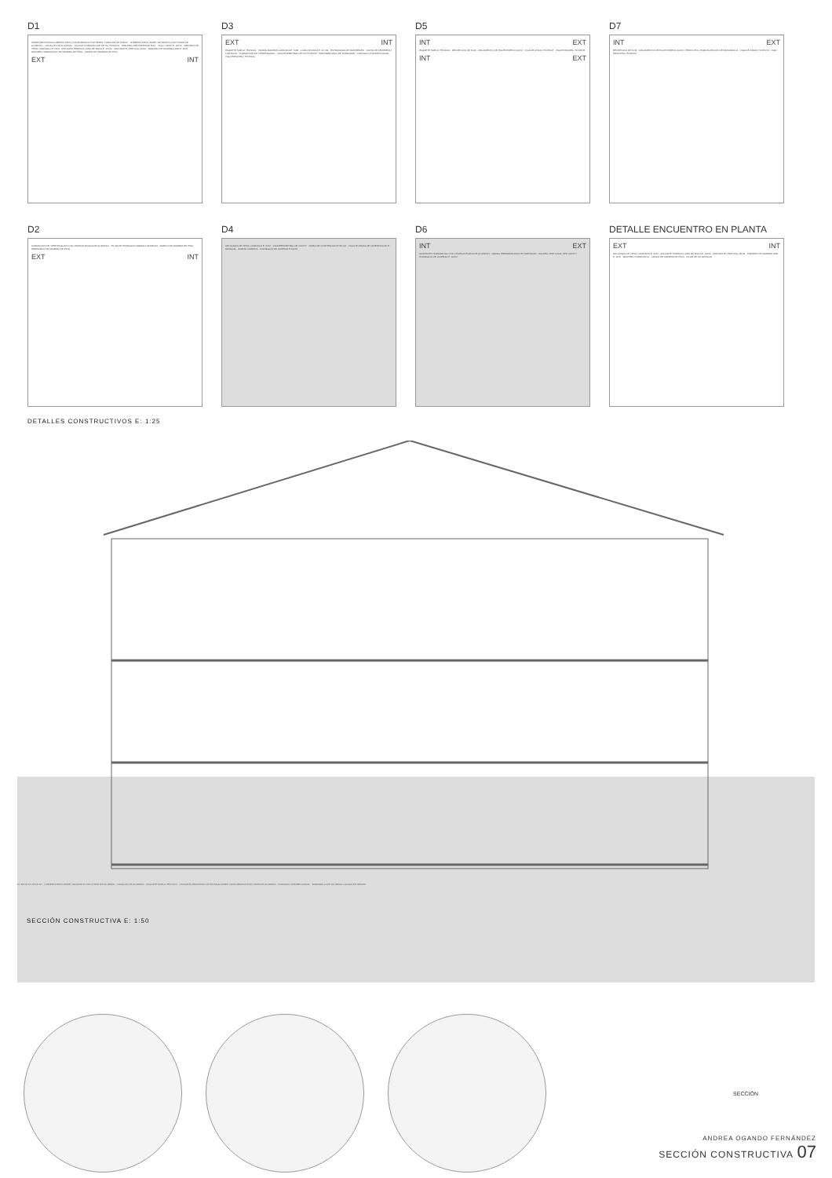D1
SUBESTRUCTURA CUBIERTA DECK CONFORMADA POR PERFIL TUBULAR DE 6X6CM · CUBIERTA DECK PANEL SANDWICH CON CHAPA DE ALUMINIO · CANALÓN DE ALUMINIO · VIGA DE CORONACIÓN DE HA 75X25CM · TABLERO OSB ESPESOR 3CM · VIGA I-JOIST E: 12CM · TABLERO DE YESO LAMINADO E: 2CM · AISLANTE TÉRMICO LANA DE ROCA E: 15CM · MONTANTE VERTICAL 15CM · TABLERO DE MADERA OSB E: 2CM · RASTREL HORIZONTAL DE MADERA DE PINO · LAMAS DE MADERA DE PINO
EXT INT
D3
EXT INT
PAQUETE SUELO TÉCNICO · TARIMA MADERA LAMINADA E: 3CM · LANA DE ROCA E: 12 CM · ENTRAMADO DE RASTRELES · JUNTA DE NEOPRENO 1CM BAJO · FORMACIÓN DE VIERTEAGUAS · VIGA PERIMETRAL DE HA 75X25CM · PREFABRICADO DE HORMIGÓN · FORJADO UNIDIRECCIONAL · VIGA PRINCIPAL 75X25CM
D5
INT EXT
PAQUETE SUELO TÉCNICO · RECRECIDO DE 5CM · AISLAMIENTO DE POLIESTIRENO 10CM · VIGA DE ATADO 75X25CM · VIGA PRINCIPAL 75X25CM
INT EXT
D7
INT EXT
RECRECIDO DE 5CM · AISLAMIENTO DE POLIESTIRENO 10CM · PERFIL EN L PARA SUJECIÓN DE BARANDILLA · VIGA DE ATADO 70X25CM · VIGA PRINCIPAL 75X25CM
D2
FORMACIÓN DE VIERTEAGUAS CON CHAPA PLEGADA DE ALUMINIO · PILAR DE HORMIGÓN ARMADO 30X30CM · MARCO DE MADERA DE PINO · PREMARCO DE MADERA DE PINO
EXT INT
D4
APLACADO DE YESO LAMINADO E: 2CM · VIGA PERIMETRAL DE CAVITY · MURO DE CONTENCIÓN E:35 CM · VIGA DE ATADO DE CIMENTACIÓN E: 30X30CM · ZAPATA CORRIDA · HORMIGÓN DE LIMPIEZA E:10CM
D6
INT EXT
MONTANTE HORIZONTAL CON CHAPA PLEGADA DE ALUMINIO · GRADA PREFABRICADA DE HORMIGÓN · SOLERA VENTILADA TIPO CAVITY · HORMIGÓN DE LIMPIEZA E: 10CM
DETALLE ENCUENTRO EN PLANTA
EXT INT
APLACADO DE YESO LAMINADO E: 2CM · AISLANTE TÉRMICO LANA DE ROCA E: 15CM · MONTANTE VERTICAL 15CM · TABLERO DE MADERA OSB E: 2CM · RASTREL HORIZONTAL · LAMAS DE MADERA DE PINO · PILAR DE HA 30X30CM
DETALLES CONSTRUCTIVOS E: 1:25
D1 D2 D3 D4 D5 D6 D7 · CUBIERTA DECK PANEL SANDWICH CON CHAPA DE ALUMINIO · CANALÓN DE ALUMINIO · PAQUETE SUELO TÉCNICO · CANALETA PARA PASO DE INSTALACIONES CONFORMADA POR CHAPA DE ALUMINIO · FORJADO UNIDIRECCIONAL · BARANDILLA DE ALUMINIO LACADA EN NEGRO
SECCIÓN CONSTRUCTIVA E: 1:50
SECCIÓN
ANDREA OGANDO FERNÁNDEZ
SECCIÓN CONSTRUCTIVA 07